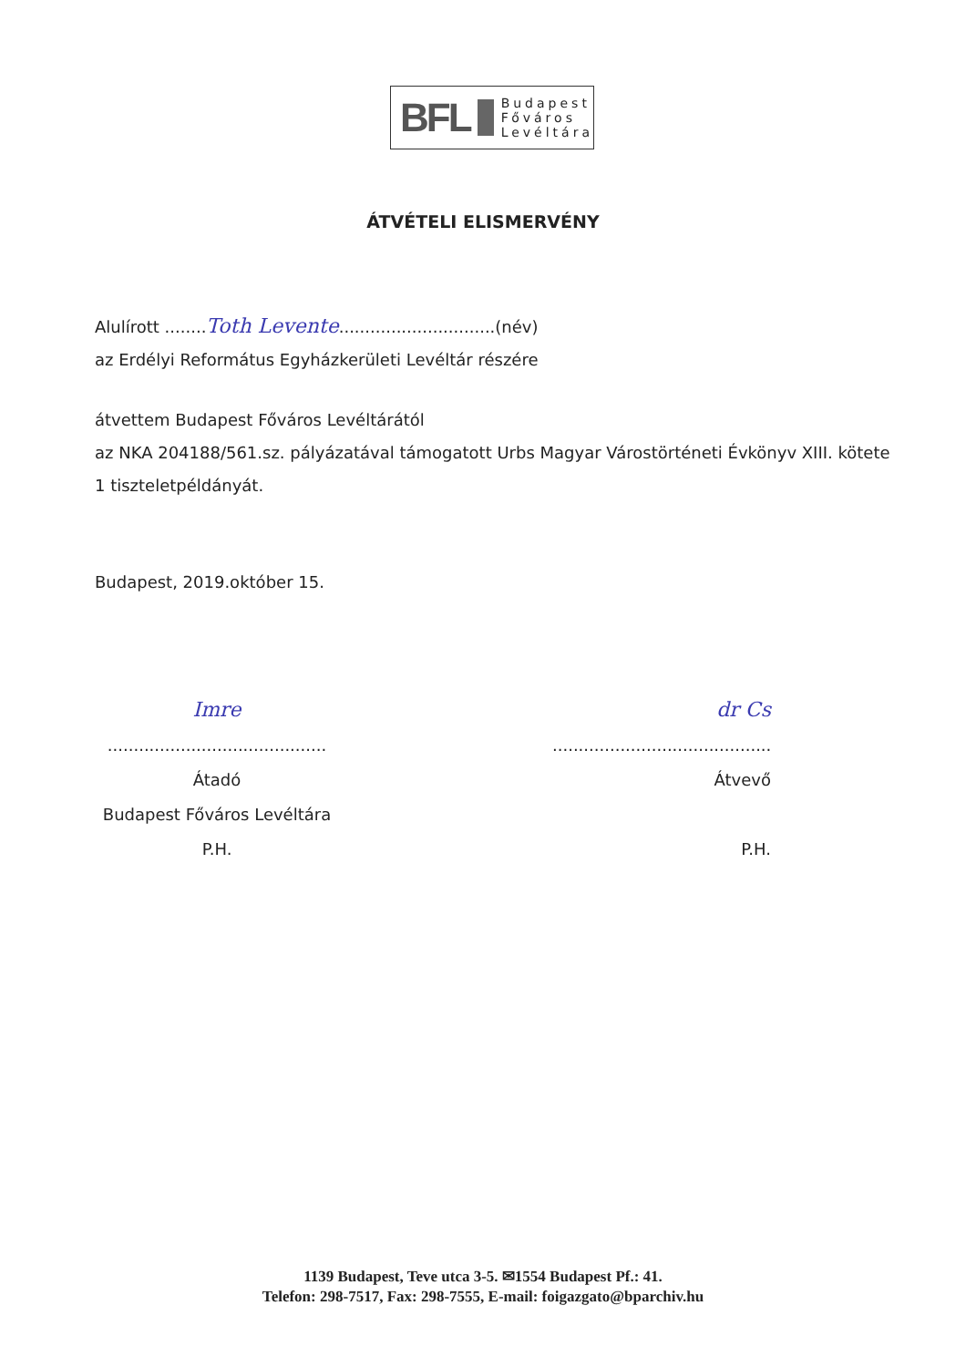BFL
Budapest
Főváros
Levéltára
ÁTVÉTELI ELISMERVÉNY
Alulírott ........Toth Levente..............................(név)
az Erdélyi Református Egyházkerületi Levéltár részére
átvettem Budapest Főváros Levéltárától
az NKA 204188/561.sz. pályázatával támogatott Urbs Magyar Várostörténeti Évkönyv XIII. kötete 1 tiszteletpéldányát.
Budapest, 2019.október 15.
Imre
..........................................
Átadó
Budapest Főváros Levéltára
P.H.
dr Cs
..........................................
Átvevő
P.H.
1139 Budapest, Teve utca 3-5. ✉1554 Budapest Pf.: 41.
Telefon: 298-7517, Fax: 298-7555, E-mail: foigazgato@bparchiv.hu